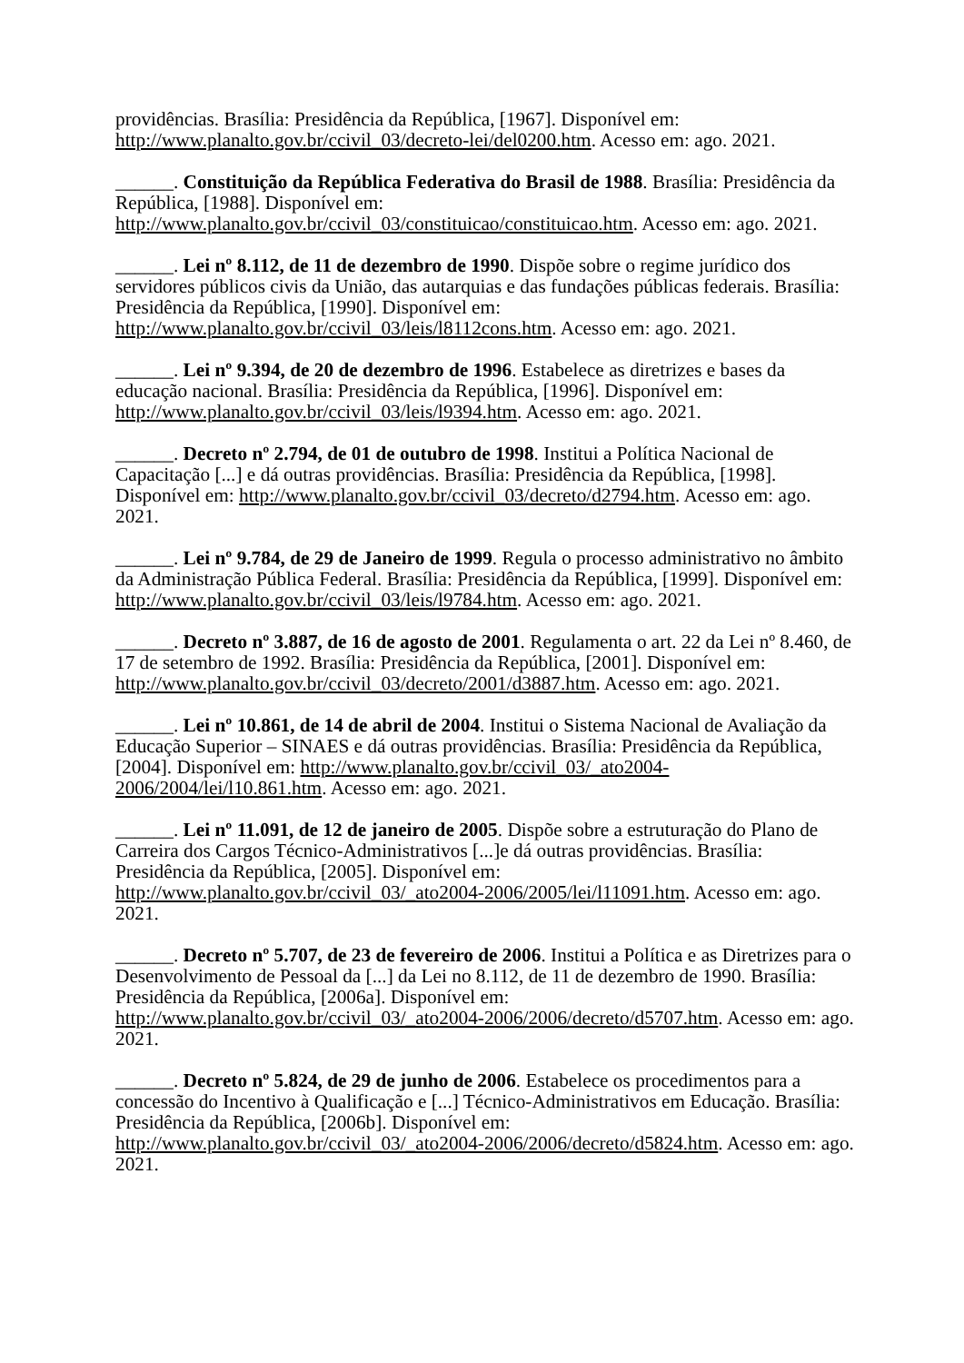providências. Brasília: Presidência da República, [1967]. Disponível em: http://www.planalto.gov.br/ccivil_03/decreto-lei/del0200.htm. Acesso em: ago. 2021.
______. Constituição da República Federativa do Brasil de 1988. Brasília: Presidência da República, [1988]. Disponível em:
http://www.planalto.gov.br/ccivil_03/constituicao/constituicao.htm. Acesso em: ago. 2021.
______. Lei nº 8.112, de 11 de dezembro de 1990. Dispõe sobre o regime jurídico dos servidores públicos civis da União, das autarquias e das fundações públicas federais. Brasília: Presidência da República, [1990]. Disponível em:
http://www.planalto.gov.br/ccivil_03/leis/l8112cons.htm. Acesso em: ago. 2021.
______. Lei nº 9.394, de 20 de dezembro de 1996. Estabelece as diretrizes e bases da educação nacional. Brasília: Presidência da República, [1996]. Disponível em:
http://www.planalto.gov.br/ccivil_03/leis/l9394.htm. Acesso em: ago. 2021.
______. Decreto nº 2.794, de 01 de outubro de 1998. Institui a Política Nacional de Capacitação [...] e dá outras providências. Brasília: Presidência da República, [1998]. Disponível em: http://www.planalto.gov.br/ccivil_03/decreto/d2794.htm. Acesso em: ago. 2021.
______. Lei nº 9.784, de 29 de Janeiro de 1999. Regula o processo administrativo no âmbito da Administração Pública Federal. Brasília: Presidência da República, [1999]. Disponível em: http://www.planalto.gov.br/ccivil_03/leis/l9784.htm. Acesso em: ago. 2021.
______. Decreto nº 3.887, de 16 de agosto de 2001. Regulamenta o art. 22 da Lei nº 8.460, de 17 de setembro de 1992. Brasília: Presidência da República, [2001]. Disponível em: http://www.planalto.gov.br/ccivil_03/decreto/2001/d3887.htm. Acesso em: ago. 2021.
______. Lei nº 10.861, de 14 de abril de 2004. Institui o Sistema Nacional de Avaliação da Educação Superior – SINAES e dá outras providências. Brasília: Presidência da República, [2004]. Disponível em: http://www.planalto.gov.br/ccivil_03/_ato2004-2006/2004/lei/l10.861.htm. Acesso em: ago. 2021.
______. Lei nº 11.091, de 12 de janeiro de 2005. Dispõe sobre a estruturação do Plano de Carreira dos Cargos Técnico-Administrativos [...]e dá outras providências. Brasília: Presidência da República, [2005]. Disponível em:
http://www.planalto.gov.br/ccivil_03/_ato2004-2006/2005/lei/l11091.htm. Acesso em: ago. 2021.
______. Decreto nº 5.707, de 23 de fevereiro de 2006. Institui a Política e as Diretrizes para o Desenvolvimento de Pessoal da [...] da Lei no 8.112, de 11 de dezembro de 1990. Brasília: Presidência da República, [2006a]. Disponível em:
http://www.planalto.gov.br/ccivil_03/_ato2004-2006/2006/decreto/d5707.htm. Acesso em: ago. 2021.
______. Decreto nº 5.824, de 29 de junho de 2006. Estabelece os procedimentos para a concessão do Incentivo à Qualificação e [...] Técnico-Administrativos em Educação. Brasília: Presidência da República, [2006b]. Disponível em:
http://www.planalto.gov.br/ccivil_03/_ato2004-2006/2006/decreto/d5824.htm. Acesso em: ago. 2021.